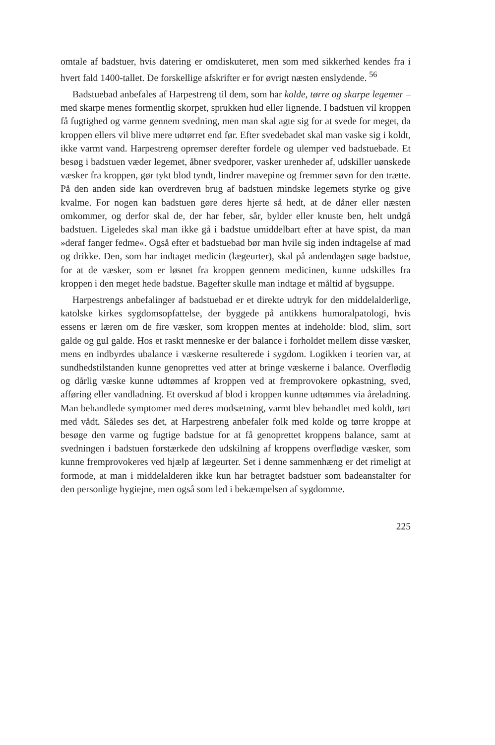omtale af badstuer, hvis datering er omdiskuteret, men som med sikkerhed kendes fra i hvert fald 1400-tallet. De forskellige afskrifter er for øvrigt næsten enslydende. <sup>56</sup>
Badstuebad anbefales af Harpestreng til dem, som har kolde, tørre og skarpe legemer – med skarpe menes formentlig skorpet, sprukken hud eller lignende. I badstuen vil kroppen få fugtighed og varme gennem svedning, men man skal agte sig for at svede for meget, da kroppen ellers vil blive mere udtørret end før. Efter svedebadet skal man vaske sig i koldt, ikke varmt vand. Harpestreng opremser derefter fordele og ulemper ved badstuebade. Et besøg i badstuen væder legemet, åbner svedporer, vasker urenheder af, udskiller uønskede væsker fra kroppen, gør tykt blod tyndt, lindrer mavepine og fremmer søvn for den trætte. På den anden side kan overdreven brug af badstuen mindske legemets styrke og give kvalme. For nogen kan badstuen gøre deres hjerte så hedt, at de dåner eller næsten omkommer, og derfor skal de, der har feber, sår, bylder eller knuste ben, helt undgå badstuen. Ligeledes skal man ikke gå i badstue umiddelbart efter at have spist, da man »deraf fanger fedme«. Også efter et badstuebad bør man hvile sig inden indtagelse af mad og drikke. Den, som har indtaget medicin (lægeurter), skal på andendagen søge badstue, for at de væsker, som er løsnet fra kroppen gennem medicinen, kunne udskilles fra kroppen i den meget hede badstue. Bagefter skulle man indtage et måltid af bygsuppe.
Harpestrengs anbefalinger af badstuebad er et direkte udtryk for den middelalderlige, katolske kirkes sygdomsopfattelse, der byggede på antikkens humoralpatologi, hvis essens er læren om de fire væsker, som kroppen mentes at indeholde: blod, slim, sort galde og gul galde. Hos et raskt menneske er der balance i forholdet mellem disse væsker, mens en indbyrdes ubalance i væskerne resulterede i sygdom. Logikken i teorien var, at sundhedstilstanden kunne genoprettes ved atter at bringe væskerne i balance. Overflødig og dårlig væske kunne udtømmes af kroppen ved at fremprovokere opkastning, sved, afføring eller vandladning. Et overskud af blod i kroppen kunne udtømmes via åreladning. Man behandlede symptomer med deres modsætning, varmt blev behandlet med koldt, tørt med vådt. Således ses det, at Harpestreng anbefaler folk med kolde og tørre kroppe at besøge den varme og fugtige badstue for at få genoprettet kroppens balance, samt at svedningen i badstuen forstærkede den udskilning af kroppens overflødige væsker, som kunne fremprovokeres ved hjælp af lægeurter. Set i denne sammenhæng er det rimeligt at formode, at man i middelalderen ikke kun har betragtet badstuer som badeanstalter for den personlige hygiejne, men også som led i bekæmpelsen af sygdomme.
225